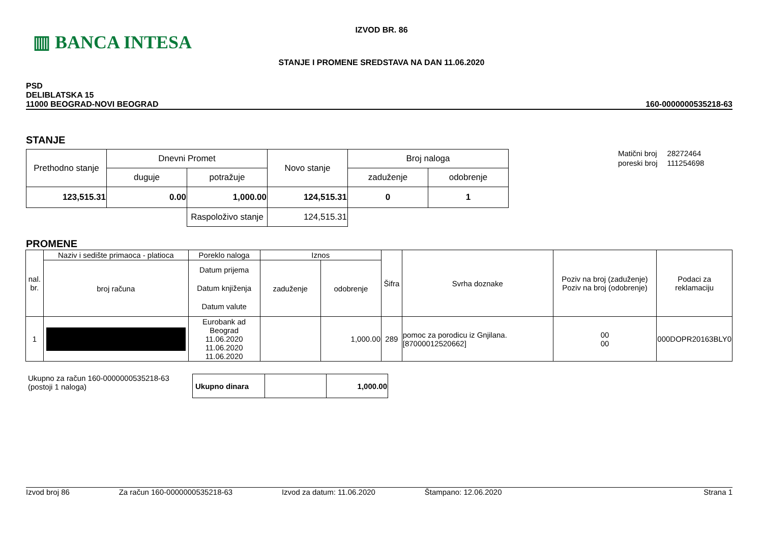▥ BANCA INTESA
IZVOD BR. 86
STANJE I PROMENE SREDSTAVA NA DAN 11.06.2020
PSD
DELIBLATSKA 15
11000 BEOGRAD-NOVI BEOGRAD
160-0000000535218-63
STANJE
| Prethodno stanje | Dnevni Promet | | Novo stanje | Broj naloga | |
| | duguje | potražuje | | zaduženje | odobrenje |
| 123,515.31 | 0.00 | 1,000.00 | 124,515.31 | 0 | 1 |
| | | Raspoloživo stanje | 124,515.31 | | |
| Matični broj | 28272464 |
| poreski broj | 111254698 |
PROMENE
| nal. br. | Naziv i sedište primaoca - platioca | Poreklo naloga | Iznos | | Šifra | Svrha doznake | Poziv na broj (zaduženje) Poziv na broj (odobrenje) | Podaci za reklamaciju |
| | broj računa | Datum prijema Datum knjiženja Datum valute | zaduženje | odobrenje | | | | |
| 1 | | Eurobank ad Beograd 11.06.2020 11.06.2020 11.06.2020 | | 1,000.00 | 289 | pomoc za porodicu iz Gnjilana. [87000012520662] | 00 00 | 000DOPR20163BLY0 |
Ukupno za račun 160-0000000535218-63
(postoji 1 naloga)
| Ukupno dinara | | 1,000.00 |
Izvod broj 86 Za račun 160-0000000535218-63 Izvod za datum: 11.06.2020 Štampano: 12.06.2020 Strana 1